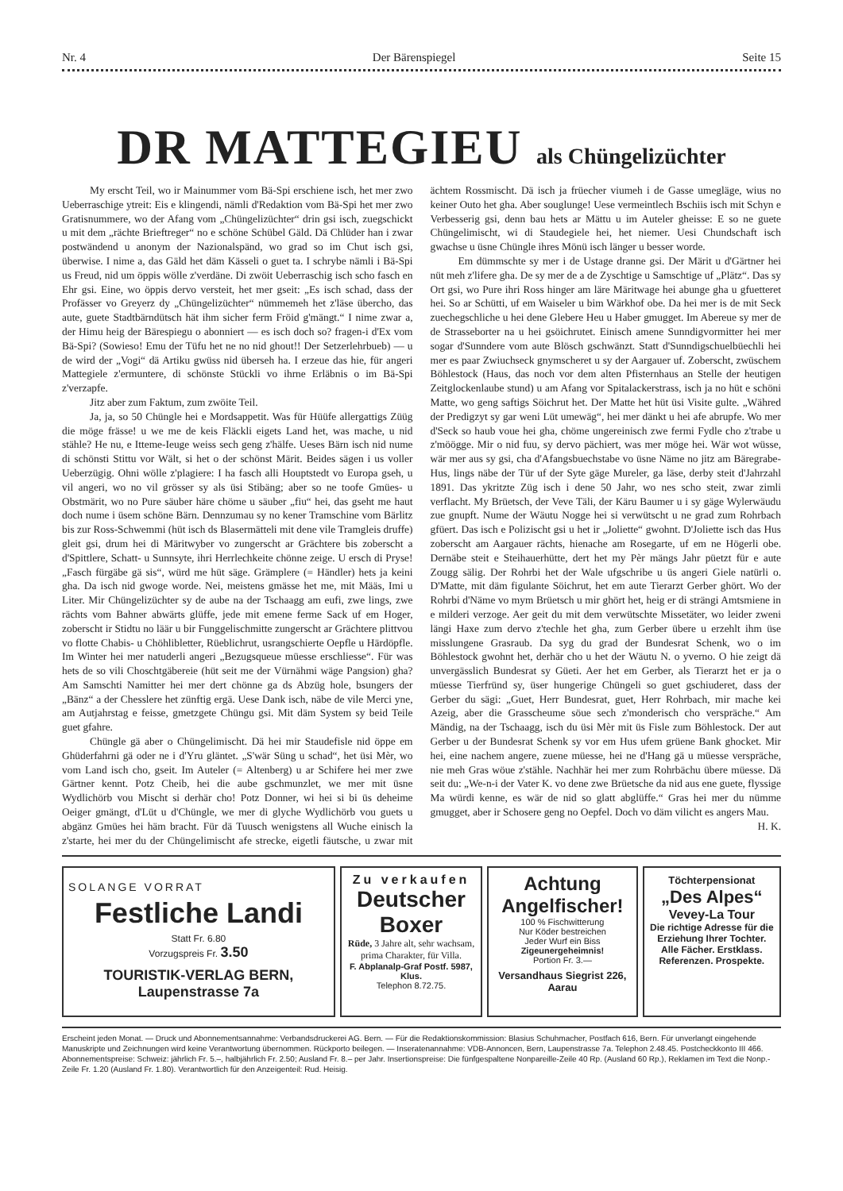Nr. 4 Der Bärenspiegel Seite 15
DR MATTEGIEU als Chüngelizüchter
My erscht Teil, wo ir Mainummer vom Bä-Spi erschiene isch, het mer zwo Ueberraschige ytreit: Eis e klingendi, nämli d'Redaktion vom Bä-Spi het mer zwo Gratisnummere, wo der Afang vom „Chüngelizüchter“ drin gsi isch, zuegschickt u mit dem „rächte Brieftreger“ no e schöne Schübel Gäld. Dä Chlüder han i zwar postwändend u anonym der Nazionalspänd, wo grad so im Chut isch gsi, überwise. I nime a, das Gäld het däm Kässeli o guet ta. I schrybe nämli i Bä-Spi us Freud, nid um öppis wölle z'verdäne. Di zwöit Ueberraschig isch scho fasch en Ehr gsi. Eine, wo öppis dervo versteit, het mer gseit: „Es isch schad, dass der Profässer vo Greyerz dy „Chüngelizüchter“ nümmemeh het z'läse übercho, das aute, guete Stadtbärndütsch hät ihm sicher ferm Fröid g'mängt.“ I nime zwar a, der Himu heig der Bärespiegu o abonniert — es isch doch so? fragen-i d'Ex vom Bä-Spi? (Sowieso! Emu der Tüfu het ne no nid ghout!! Der Setzerlehrbueb) — u de wird der „Vogi“ dä Artiku gwüss nid überseh ha. I erzeue das hie, für angeri Mattegiele z'ermuntere, di schönste Stückli vo ihrne Erläbnis o im Bä-Spi z'verzapfe.
Jitz aber zum Faktum, zum zwöite Teil.
Ja, ja, so 50 Chüngle hei e Mordsappetit. Was für Hüüfe allergattigs Züüg die möge frässe! u we me de keis Fläckli eigets Land het, was mache, u nid stähle? He nu, e Itteme-Ieuge weiss sech geng z'hälfe. Ueses Bärn isch nid nume di schönsti Stittu vor Wält, si het o der schönst Märit. Beides sägen i us voller Ueberzügig. Ohni wölle z'plagiere: I ha fasch alli Houptstedt vo Europa gseh, u vil angeri, wo no vil grösser sy als üsi Stibäng; aber so ne toofe Gmües- u Obstmärit, wo no Pure säuber häre chöme u säuber „fiu“ hei, das gseht me haut doch nume i üsem schöne Bärn. Dennzumau sy no kener Tramschine vom Bärlitz bis zur Ross-Schwemmi (hüt isch ds Blasermätteli mit dene vile Tramgleis druffe) gleit gsi, drum hei di Märitwyber vo zungerscht ar Grächtere bis zoberscht a d'Spittlere, Schatt- u Sunnsyte, ihri Herrlechkeite chönne zeige. U ersch di Pryse! „Fasch fürgäbe gä sis“, würd me hüt säge. Grämplere (= Händler) hets ja keini gha. Da isch nid gwoge worde. Nei, meistens gmässe het me, mit Määs, Imi u Liter. Mir Chüngelizüchter sy de aube na der Tschaagg am eufi, zwe lings, zwe rächts vom Bahner abwärts glüffe, jede mit emene ferme Sack uf em Hoger, zoberscht ir Stidtu no läär u bir Funggelischmitte zungerscht ar Grächtere plittvou vo flotte Chabis- u Chöhlibletter, Rüeblichrut, usrangschierte Oepfle u Härdöpfle. Im Winter hei mer natuderli angeri „Bezugsqueue müesse erschliesse“. Für was hets de so vili Choschtgäbereie (hüt seit me der Vürnähmi wäge Pangsion) gha? Am Samschti Namitter hei mer dert chönne ga ds Abzüg hole, bsungers der „Bänz“ a der Chesslere het zünftig ergä. Uese Dank isch, näbe de vile Merci yne, am Autjahrstag e feisse, gmetzgete Chüngu gsi. Mit däm System sy beid Teile guet gfahre.
Chüngle gä aber o Chüngelimischt. Dä hei mir Staudefisle nid öppe em Ghüderfahrni gä oder ne i d'Yru gläntet. „S'wär Süng u schad“, het üsi Mèr, wo vom Land isch cho, gseit. Im Auteler (= Altenberg) u ar Schifere hei mer zwe Gärtner kennt. Potz Cheib, hei die aube gschmunzlet, we mer mit üsne Wydlichörb vou Mischt si derhär cho! Potz Donner, wi hei si bi üs deheime Oeiger gmängt, d'Lüt u d'Chüngle, we mer di glyche Wydlichörb vou guets u abgänz Gmües hei häm bracht. Für dä Tuusch wenigstens all Wuche einisch la z'starte, hei mer du der Chüngelimischt afe strecke, eigetli fäutsche, u zwar mit ächtem Rossmischt. Dä isch ja früecher viumeh i de Gasse umegläge, wius no keiner Outo het gha. Aber souglunge! Uese vermeintlech Bschiis isch mit Schyn e Verbesserig gsi, denn bau hets ar Mättu u im Auteler gheisse: E so ne guete Chüngelimischt, wi di Staudegiele hei, het niemer. Uesi Chundschaft isch gwachse u üsne Chüngle ihres Mönü isch länger u besser worde.
Em dümmschte sy mer i de Ustage dranne gsi. Der Märit u d'Gärtner hei nüt meh z'lifere gha. De sy mer de a de Zyschtige u Samschtige uf „Plätz“. Das sy Ort gsi, wo Pure ihri Ross hinger am läre Märitwage hei abunge gha u gfuetteret hei. So ar Schütti, uf em Waiseler u bim Wärkhof obe. Da hei mer is de mit Seck zuechegschliche u hei dene Glebere Heu u Haber gmugget. Im Abereue sy mer de de Strasseborter na u hei gsöichrutet. Einisch amene Sunndigvormitter hei mer sogar d'Sunndere vom aute Blösch gschwänzt. Statt d'Sunndigschuelbüechli hei mer es paar Zwiuchseck gnymscheret u sy der Aargauer uf. Zoberscht, zwüschem Böhlestock (Haus, das noch vor dem alten Pfisternhaus an Stelle der heutigen Zeitglockenlaube stund) u am Afang vor Spitalackerstrass, isch ja no hüt e schöni Matte, wo geng saftigs Söichrut het. Der Matte het hüt üsi Visite gulte. „Währed der Predigzyt sy gar weni Lüt umewäg“, hei mer dänkt u hei afe abrupfe. Wo mer d'Seck so haub voue hei gha, chöme ungereinisch zwe fermi Fydle cho z'trabe u z'möögge. Mir o nid fuu, sy dervo pächiert, was mer möge hei. Wär wot wüsse, wär mer aus sy gsi, cha d'Afangsbuechstabe vo üsne Näme no jitz am Bäregrabe-Hus, lings näbe der Tür uf der Syte gäge Mureler, ga läse, derby steit d'Jahrzahl 1891. Das ykritzte Züg isch i dene 50 Jahr, wo nes scho steit, zwar zimli verflacht. My Brüetsch, der Veve Täli, der Käru Baumer u i sy gäge Wylerwäudu zue gnupft. Nume der Wäutu Nogge hei si verwütscht u ne grad zum Rohrbach gfüert. Das isch e Polizischt gsi u het ir „Joliette“ gwohnt. D'Joliette isch das Hus zoberscht am Aargauer rächts, hienache am Rosegarte, uf em ne Högerli obe. Dernäbe steit e Steihauerhütte, dert het my Pèr mängs Jahr püetzt für e aute Zougg sälig. Der Rohrbi het der Wale ufgschribe u üs angeri Giele natürli o. D'Matte, mit däm figulante Söichrut, het em aute Tierarzt Gerber ghört. Wo der Rohrbi d'Näme vo mym Brüetsch u mir ghört het, heig er di strängi Amtsmiene in e milderi verzoge. Aer geit du mit dem verwütschte Missetäter, wo leider zweni längi Haxe zum dervo z'techle het gha, zum Gerber übere u erzehlt ihm üse misslungene Grasraub. Da syg du grad der Bundesrat Schenk, wo o im Böhlestock gwohnt het, derhär cho u het der Wäutu N. o yverno. O hie zeigt dä unvergässlich Bundesrat sy Güeti. Aer het em Gerber, als Tierarzt het er ja o müesse Tierfründ sy, üser hungerige Chüngeli so guet gschiuderet, dass der Gerber du sägi: „Guet, Herr Bundesrat, guet, Herr Rohrbach, mir mache kei Azeig, aber die Grasscheume söue sech z'monderisch cho verspräche.“ Am Mändig, na der Tschaagg, isch du üsi Mèr mit üs Fisle zum Böhlestock. Der aut Gerber u der Bundesrat Schenk sy vor em Hus ufem grüene Bank ghocket. Mir hei, eine nachem angere, zuene müesse, hei ne d'Hang gä u müesse verspräche, nie meh Gras wöue z'stähle. Nachhär hei mer zum Rohrbächu übere müesse. Dä seit du: „We-n-i der Vater K. vo dene zwe Brüetsche da nid aus ene guete, flyssige Ma würdi kenne, es wär de nid so glatt abglüffe.“ Gras hei mer du nümme gmugget, aber ir Schosere geng no Oepfel. Doch vo däm vilicht es angers Mau.
H. K.
SOLANGE VORRAT
Festliche Landi
Statt Fr. 6.80
Vorzugspreis Fr. 3.50
TOURISTIK-VERLAG BERN, Laupenstrasse 7a
Zu verkaufen
Deutscher Boxer
Rüde, 3 Jahre alt, sehr wachsam, prima Charakter, für Villa.
F. Abplanalp-Graf Postf. 5987, Klus.
Telephon 8.72.75.
Achtung
Angelfischer!
100 % Fischwitterung
Nur Köder bestreichen
Jeder Wurf ein Biss
Zigeunergeheimnis!
Portion Fr. 3.—
Versandhaus Siegrist 226, Aarau
Töchterpensionat
„Des Alpes“
Vevey-La Tour
Die richtige Adresse für die Erziehung Ihrer Tochter. Alle Fächer. Erstklass. Referenzen. Prospekte.
Erscheint jeden Monat. — Druck und Abonnementsannahme: Verbandsdruckerei AG. Bern. — Für die Redaktionskommission: Blasius Schuhmacher, Postfach 616, Bern. Für unverlangt eingehende Manuskripte und Zeichnungen wird keine Verantwortung übernommen. Rückporto beilegen. — Inseratenannahme: VDB-Annoncen, Bern, Laupenstrasse 7a. Telephon 2.48.45. Postcheckkonto III 466. Abonnementspreise: Schweiz: jährlich Fr. 5.–, halbjährlich Fr. 2.50; Ausland Fr. 8.– per Jahr. Insertionspreise: Die fünfgespaltene Nonpareille-Zeile 40 Rp. (Ausland 60 Rp.), Reklamen im Text die Nonp.-Zeile Fr. 1.20 (Ausland Fr. 1.80). Verantwortlich für den Anzeigenteil: Rud. Heisig.